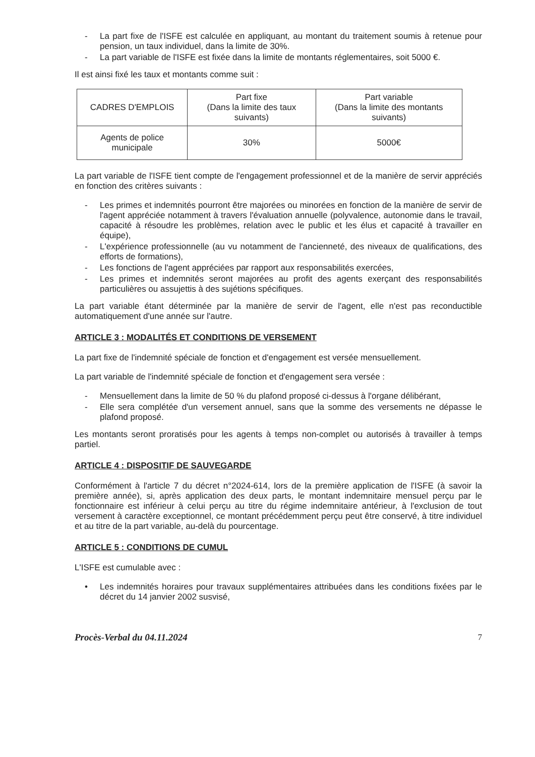- La part fixe de l'ISFE est calculée en appliquant, au montant du traitement soumis à retenue pour pension, un taux individuel, dans la limite de 30%.
- La part variable de l'ISFE est fixée dans la limite de montants réglementaires, soit 5000 €.
Il est ainsi fixé les taux et montants comme suit :
| CADRES D'EMPLOIS | Part fixe (Dans la limite des taux suivants) | Part variable (Dans la limite des montants suivants) |
| Agents de police municipale | 30% | 5000€ |
La part variable de l'ISFE tient compte de l'engagement professionnel et de la manière de servir appréciés en fonction des critères suivants :
- Les primes et indemnités pourront être majorées ou minorées en fonction de la manière de servir de l'agent appréciée notamment à travers l'évaluation annuelle (polyvalence, autonomie dans le travail, capacité à résoudre les problèmes, relation avec le public et les élus et capacité à travailler en équipe),
- L'expérience professionnelle (au vu notamment de l'ancienneté, des niveaux de qualifications, des efforts de formations),
- Les fonctions de l'agent appréciées par rapport aux responsabilités exercées,
- Les primes et indemnités seront majorées au profit des agents exerçant des responsabilités particulières ou assujettis à des sujétions spécifiques.
La part variable étant déterminée par la manière de servir de l'agent, elle n'est pas reconductible automatiquement d'une année sur l'autre.
ARTICLE 3 : MODALITÉS ET CONDITIONS DE VERSEMENT
La part fixe de l'indemnité spéciale de fonction et d'engagement est versée mensuellement.
La part variable de l'indemnité spéciale de fonction et d'engagement sera versée :
- Mensuellement dans la limite de 50 % du plafond proposé ci-dessus à l'organe délibérant,
- Elle sera complétée d'un versement annuel, sans que la somme des versements ne dépasse le plafond proposé.
Les montants seront proratisés pour les agents à temps non-complet ou autorisés à travailler à temps partiel.
ARTICLE 4 : DISPOSITIF DE SAUVEGARDE
Conformément à l'article 7 du décret n°2024-614, lors de la première application de l'ISFE (à savoir la première année), si, après application des deux parts, le montant indemnitaire mensuel perçu par le fonctionnaire est inférieur à celui perçu au titre du régime indemnitaire antérieur, à l'exclusion de tout versement à caractère exceptionnel, ce montant précédemment perçu peut être conservé, à titre individuel et au titre de la part variable, au-delà du pourcentage.
ARTICLE 5 : CONDITIONS DE CUMUL
L'ISFE est cumulable avec :
• Les indemnités horaires pour travaux supplémentaires attribuées dans les conditions fixées par le décret du 14 janvier 2002 susvisé,
Procès-Verbal du 04.11.2024 7